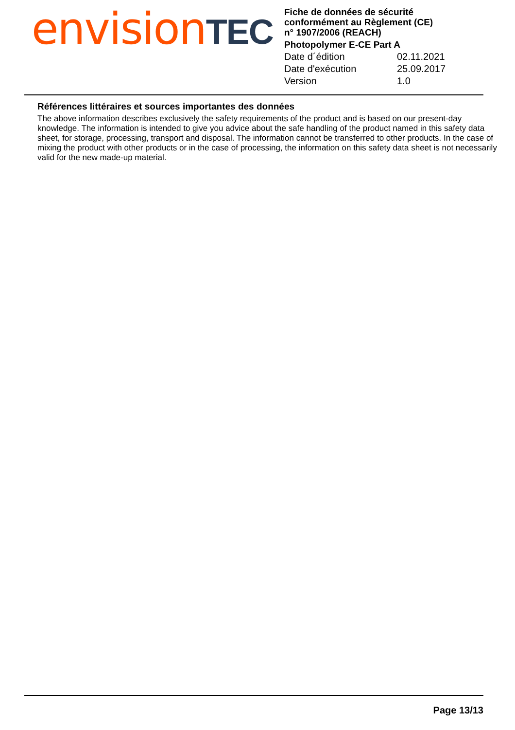envision TEC
Fiche de données de sécurité
conformément au Règlement (CE)
n° 1907/2006 (REACH)
Photopolymer E-CE Part A
| Date d´édition | 02.11.2021 |
| Date d'exécution | 25.09.2017 |
| Version | 1.0 |
Références littéraires et sources importantes des données
The above information describes exclusively the safety requirements of the product and is based on our present-day knowledge. The information is intended to give you advice about the safe handling of the product named in this safety data sheet, for storage, processing, transport and disposal. The information cannot be transferred to other products. In the case of mixing the product with other products or in the case of processing, the information on this safety data sheet is not necessarily valid for the new made-up material.
Page 13/13